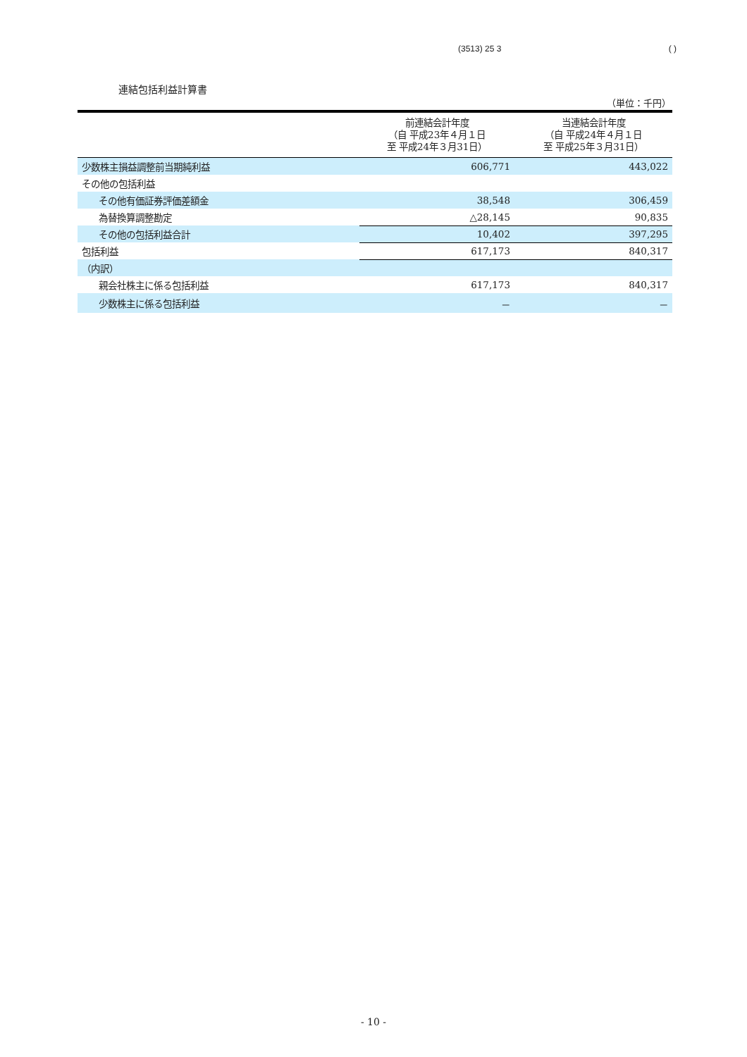(3513) 25 3 ( )
連結包括利益計算書
（単位：千円）
| | 前連結会計年度 （自 平成23年４月１日 至 平成24年３月31日） | 当連結会計年度 （自 平成24年４月１日 至 平成25年３月31日） |
| --- | --- | --- |
| 少数株主損益調整前当期純利益 | 606,771 | 443,022 |
| その他の包括利益 | | |
| その他有価証券評価差額金 | 38,548 | 306,459 |
| 為替換算調整勘定 | △28,145 | 90,835 |
| その他の包括利益合計 | 10,402 | 397,295 |
| 包括利益 | 617,173 | 840,317 |
| （内訳） | | |
| 親会社株主に係る包括利益 | 617,173 | 840,317 |
| 少数株主に係る包括利益 | － | － |
- 10 -